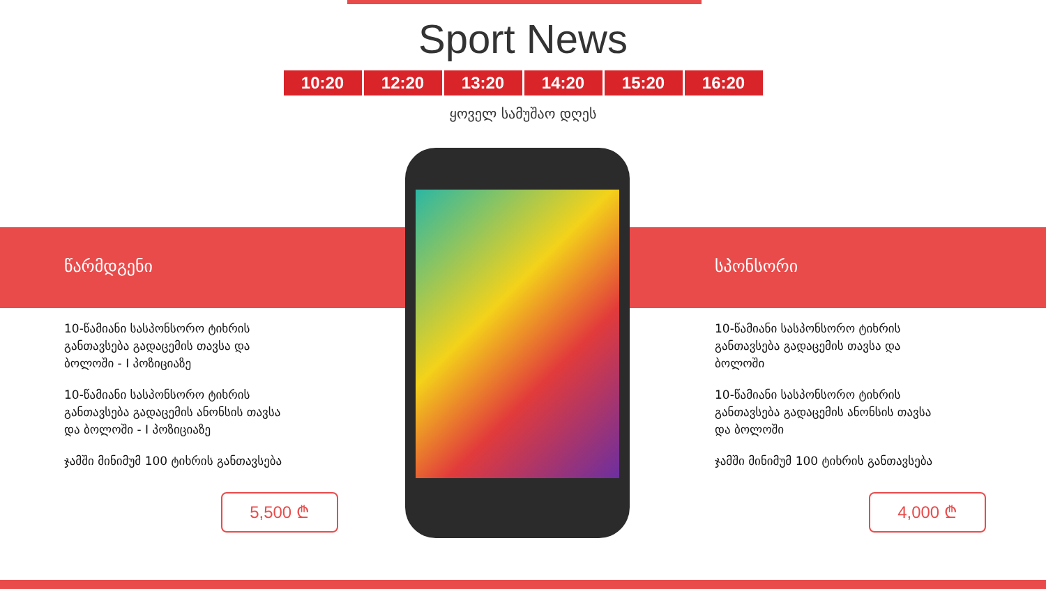Sport News
10:20 12:20 13:20 14:20 15:20 16:20
ყოველ სამუშაო დღეს
წარმდგენი
10-წამიანი სასპონსორო ტიხრის განთავსება გადაცემის თავსა და ბოლოში - I პოზიციაზე
10-წამიანი სასპონსორო ტიხრის განთავსება გადაცემის ანონსის თავსა და ბოლოში - I პოზიციაზე
ჯამში მინიმუმ 100 ტიხრის განთავსება
5,500 ₾
სპონსორი
10-წამიანი სასპონსორო ტიხრის განთავსება გადაცემის თავსა და ბოლოში
10-წამიანი სასპონსორო ტიხრის განთავსება გადაცემის ანონსის თავსა და ბოლოში
ჯამში მინიმუმ 100 ტიხრის განთავსება
4,000 ₾